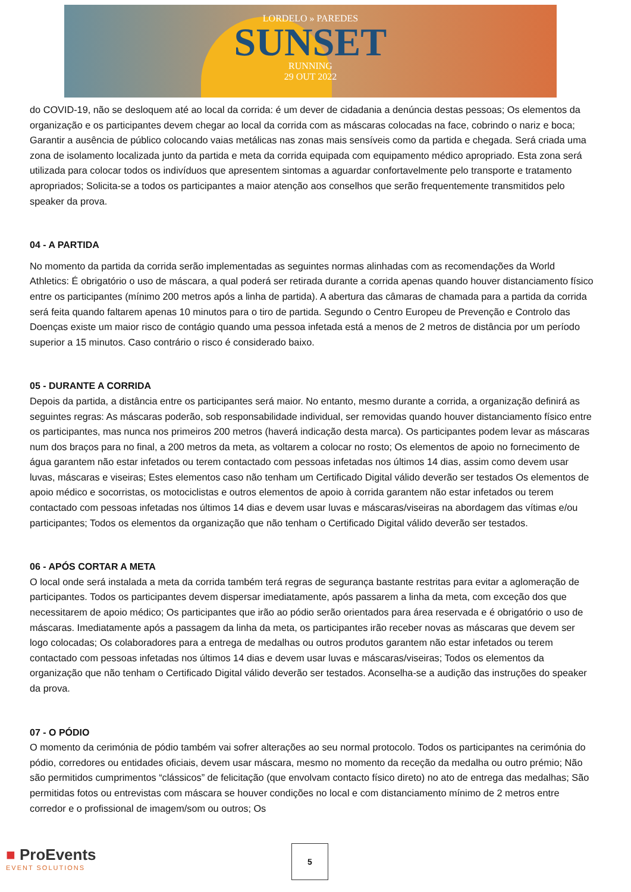LORDELO » PAREDES
SUNSET
RUNNING
29 OUT 2022
do COVID-19, não se desloquem até ao local da corrida: é um dever de cidadania a denúncia destas pessoas; Os elementos da organização e os participantes devem chegar ao local da corrida com as máscaras colocadas na face, cobrindo o nariz e boca; Garantir a ausência de público colocando vaias metálicas nas zonas mais sensíveis como da partida e chegada. Será criada uma zona de isolamento localizada junto da partida e meta da corrida equipada com equipamento médico apropriado. Esta zona será utilizada para colocar todos os indivíduos que apresentem sintomas a aguardar confortavelmente pelo transporte e tratamento apropriados; Solicita-se a todos os participantes a maior atenção aos conselhos que serão frequentemente transmitidos pelo speaker da prova.
04 - A PARTIDA
No momento da partida da corrida serão implementadas as seguintes normas alinhadas com as recomendações da World Athletics: É obrigatório o uso de máscara, a qual poderá ser retirada durante a corrida apenas quando houver distanciamento físico entre os participantes (mínimo 200 metros após a linha de partida). A abertura das câmaras de chamada para a partida da corrida será feita quando faltarem apenas 10 minutos para o tiro de partida. Segundo o Centro Europeu de Prevenção e Controlo das Doenças existe um maior risco de contágio quando uma pessoa infetada está a menos de 2 metros de distância por um período superior a 15 minutos. Caso contrário o risco é considerado baixo.
05 - DURANTE A CORRIDA
Depois da partida, a distância entre os participantes será maior. No entanto, mesmo durante a corrida, a organização definirá as seguintes regras: As máscaras poderão, sob responsabilidade individual, ser removidas quando houver distanciamento físico entre os participantes, mas nunca nos primeiros 200 metros (haverá indicação desta marca). Os participantes podem levar as máscaras num dos braços para no final, a 200 metros da meta, as voltarem a colocar no rosto; Os elementos de apoio no fornecimento de água garantem não estar infetados ou terem contactado com pessoas infetadas nos últimos 14 dias, assim como devem usar luvas, máscaras e viseiras; Estes elementos caso não tenham um Certificado Digital válido deverão ser testados Os elementos de apoio médico e socorristas, os motociclistas e outros elementos de apoio à corrida garantem não estar infetados ou terem contactado com pessoas infetadas nos últimos 14 dias e devem usar luvas e máscaras/viseiras na abordagem das vítimas e/ou participantes; Todos os elementos da organização que não tenham o Certificado Digital válido deverão ser testados.
06 - APÓS CORTAR A META
O local onde será instalada a meta da corrida também terá regras de segurança bastante restritas para evitar a aglomeração de participantes. Todos os participantes devem dispersar imediatamente, após passarem a linha da meta, com exceção dos que necessitarem de apoio médico; Os participantes que irão ao pódio serão orientados para área reservada e é obrigatório o uso de máscaras. Imediatamente após a passagem da linha da meta, os participantes irão receber novas as máscaras que devem ser logo colocadas; Os colaboradores para a entrega de medalhas ou outros produtos garantem não estar infetados ou terem contactado com pessoas infetadas nos últimos 14 dias e devem usar luvas e máscaras/viseiras; Todos os elementos da organização que não tenham o Certificado Digital válido deverão ser testados. Aconselha-se a audição das instruções do speaker da prova.
07 - O PÓDIO
O momento da cerimónia de pódio também vai sofrer alterações ao seu normal protocolo. Todos os participantes na cerimónia do pódio, corredores ou entidades oficiais, devem usar máscara, mesmo no momento da receção da medalha ou outro prémio; Não são permitidos cumprimentos “clássicos” de felicitação (que envolvam contacto físico direto) no ato de entrega das medalhas; São permitidas fotos ou entrevistas com máscara se houver condições no local e com distanciamento mínimo de 2 metros entre corredor e o profissional de imagem/som ou outros; Os
■ ProEvents
EVENT SOLUTIONS
5